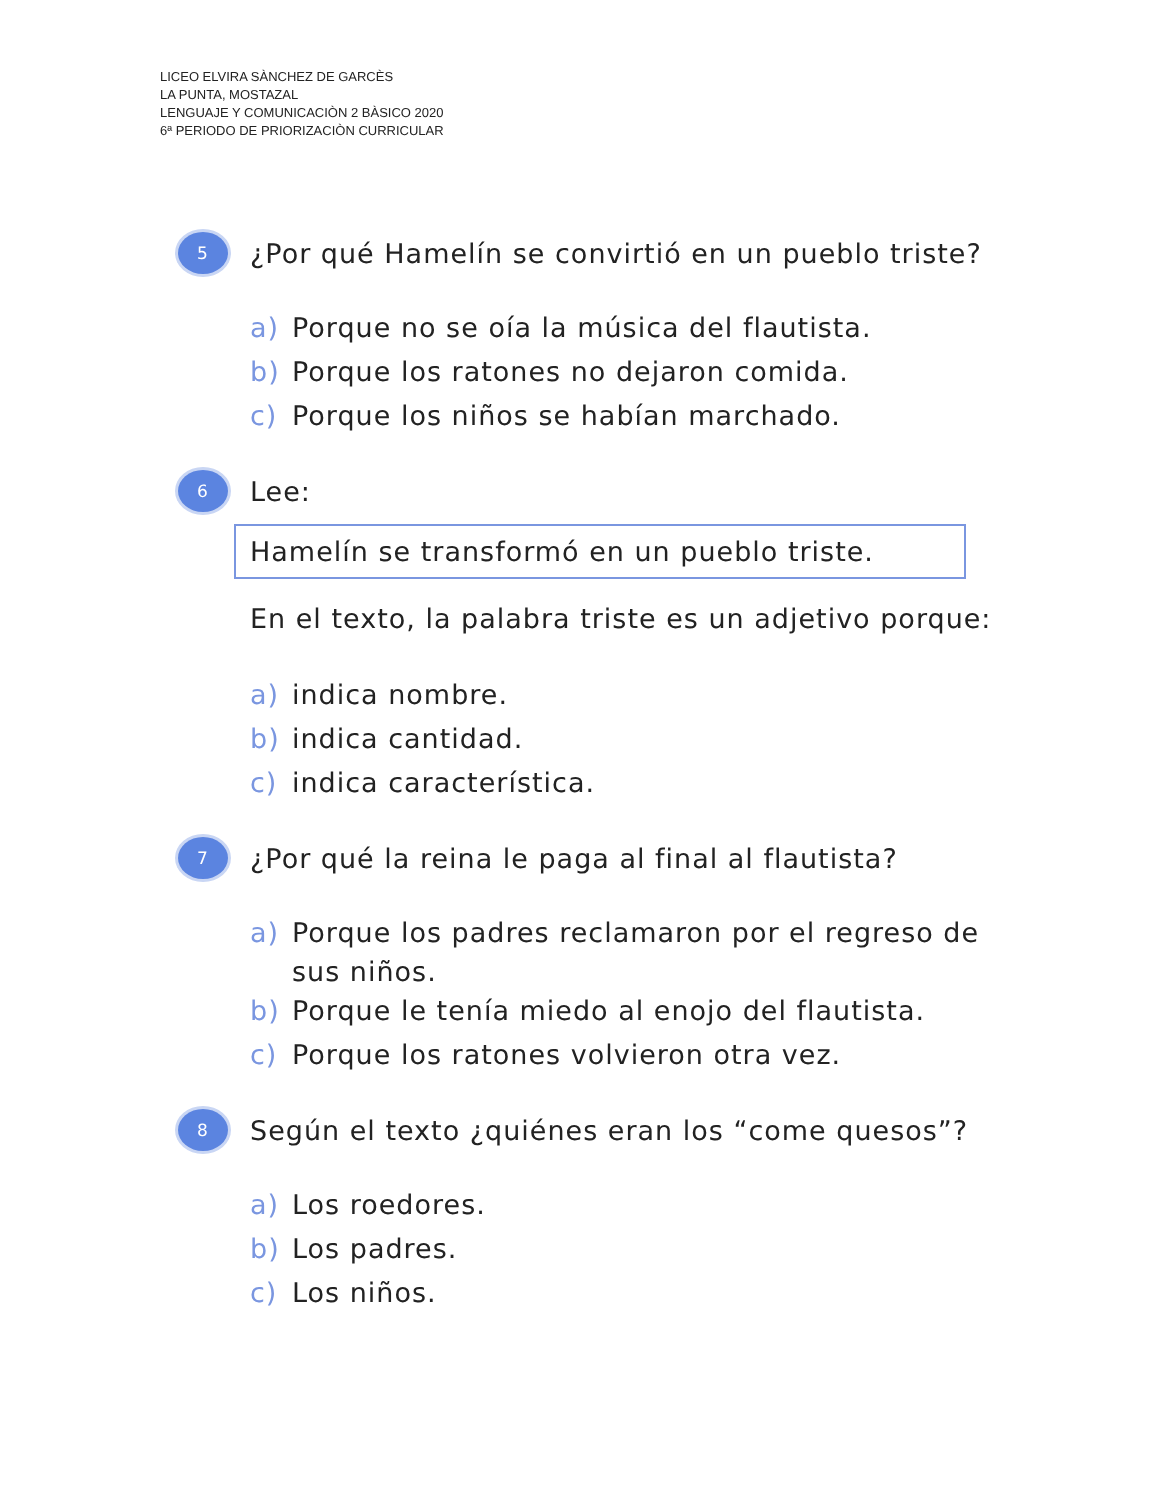LICEO ELVIRA SÀNCHEZ DE GARCÈS
LA PUNTA, MOSTAZAL
LENGUAJE Y COMUNICACIÒN 2 BÀSICO 2020
6ª PERIODO DE PRIORIZACIÒN CURRICULAR
5
¿Por qué Hamelín se convirtió en un pueblo triste?
a) Porque no se oía la música del flautista.
b) Porque los ratones no dejaron comida.
c) Porque los niños se habían marchado.
6
Lee:
Hamelín se transformó en un pueblo triste.
En el texto, la palabra triste es un adjetivo porque:
a) indica nombre.
b) indica cantidad.
c) indica característica.
7
¿Por qué la reina le paga al final al flautista?
a) Porque los padres reclamaron por el regreso de
sus niños.
b) Porque le tenía miedo al enojo del flautista.
c) Porque los ratones volvieron otra vez.
8
Según el texto ¿quiénes eran los “come quesos”?
a) Los roedores.
b) Los padres.
c) Los niños.